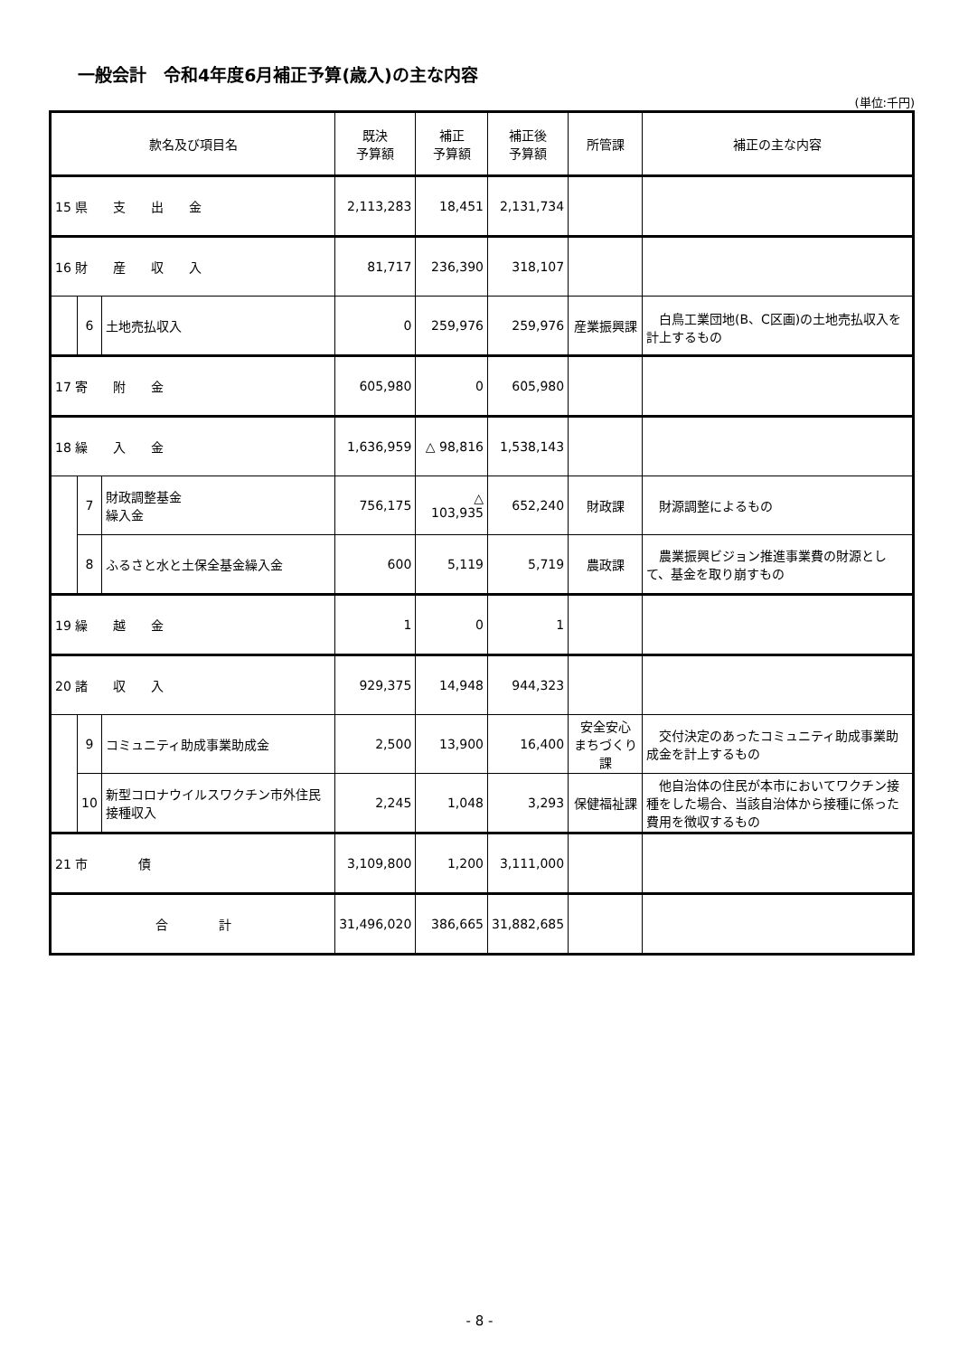一般会計　令和4年度6月補正予算(歳入)の主な内容
(単位:千円)
| 款名及び項目名 | | | 既決 予算額 | 補正 予算額 | 補正後 予算額 | 所管課 | 補正の主な内容 |
| --- | --- | --- | --- | --- | --- | --- | --- |
| 15 県 支 出 金 | | | 2,113,283 | 18,451 | 2,131,734 | | |
| 16 財 産 収 入 | | | 81,717 | 236,390 | 318,107 | | |
| | 6 | 土地売払収入 | 0 | 259,976 | 259,976 | 産業振興課 | 白鳥工業団地(B、C区画)の土地売払収入を計上するもの |
| 17 寄 附 金 | | | 605,980 | 0 | 605,980 | | |
| 18 繰 入 金 | | | 1,636,959 | △ 98,816 | 1,538,143 | | |
| | 7 | 財政調整基金 繰入金 | 756,175 | △ 103,935 | 652,240 | 財政課 | 財源調整によるもの |
| | 8 | ふるさと水と土保全基金繰入金 | 600 | 5,119 | 5,719 | 農政課 | 農業振興ビジョン推進事業費の財源として、基金を取り崩すもの |
| 19 繰 越 金 | | | 1 | 0 | 1 | | |
| 20 諸 収 入 | | | 929,375 | 14,948 | 944,323 | | |
| | 9 | コミュニティ助成事業助成金 | 2,500 | 13,900 | 16,400 | 安全安心 まちづくり課 | 交付決定のあったコミュニティ助成事業助成金を計上するもの |
| | 10 | 新型コロナウイルスワクチン市外住民接種収入 | 2,245 | 1,048 | 3,293 | 保健福祉課 | 他自治体の住民が本市においてワクチン接種をした場合、当該自治体から接種に係った費用を徴収するもの |
| 21 市 債 | | | 3,109,800 | 1,200 | 3,111,000 | | |
| 合 計 | | | 31,496,020 | 386,665 | 31,882,685 | | |
- 8 -